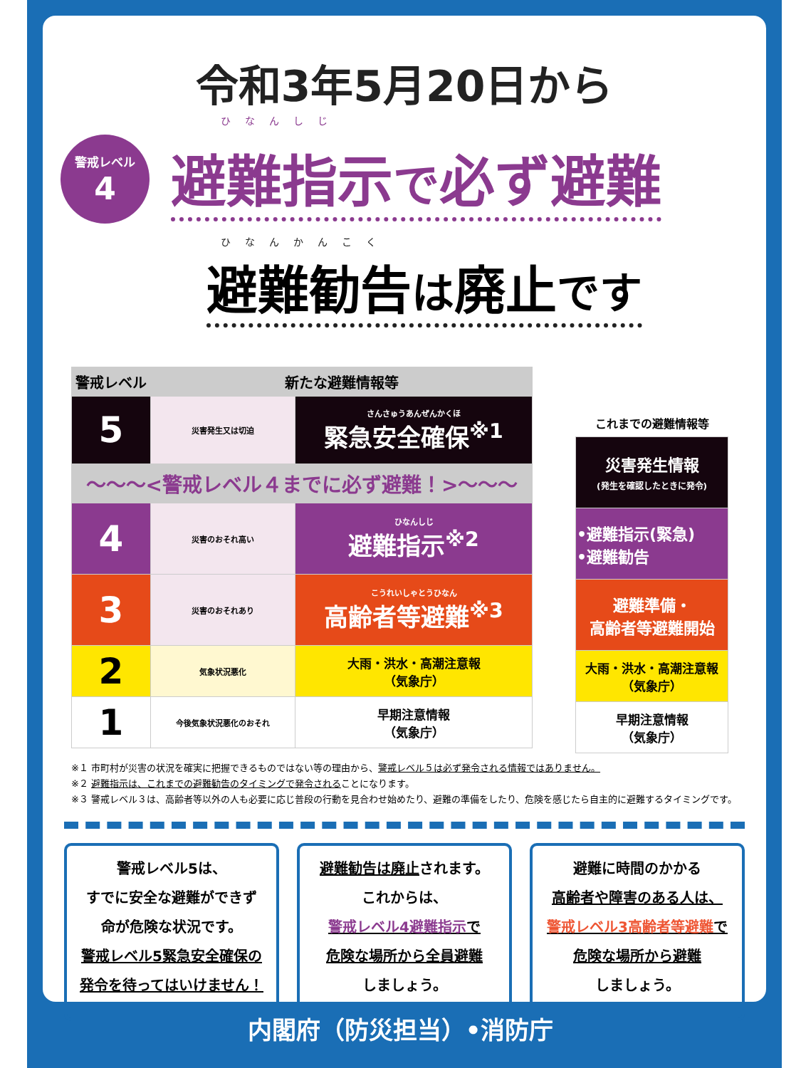令和3年5月20日から
ひなんしじ
警戒レベル
4
避難指示で必ず避難
ひなんかんこく
避難勧告は廃止です
| 警戒レベル | 新たな避難情報等 | |
| --- | --- | --- |
| 5 | 災害発生又は切迫 | さんさゅうあんぜんかくほ 緊急安全確保<sup>※1</sup> |
| 〜〜〜<警戒レベル４までに必ず避難！>〜〜〜 | | |
| 4 | 災害のおそれ高い | ひなんしじ 避難指示<sup>※2</sup> |
| 3 | 災害のおそれあり | こうれいしゃとうひなん 高齢者等避難<sup>※3</sup> |
| 2 | 気象状況悪化 | 大雨・洪水・高潮注意報 （気象庁） |
| 1 | 今後気象状況悪化のおそれ | 早期注意情報 （気象庁） |
| これまでの避難情報等 |
| 災害発生情報 (発生を確認したときに発令) |
| •避難指示(緊急) •避難勧告 |
| 避難準備・ 高齢者等避難開始 |
| 大雨・洪水・高潮注意報 （気象庁） |
| 早期注意情報 （気象庁） |
※１ 市町村が災害の状況を確実に把握できるものではない等の理由から、警戒レベル５は必ず発令される情報ではありません。
※２ 避難指示は、これまでの避難勧告のタイミングで発令されることになります。
※３ 警戒レベル３は、高齢者等以外の人も必要に応じ普段の行動を見合わせ始めたり、避難の準備をしたり、危険を感じたら自主的に避難するタイミングです。
警戒レベル5は、
すでに安全な避難ができず
命が危険な状況です。
警戒レベル5緊急安全確保の
発令を待ってはいけません！
避難勧告は廃止されます。
これからは、
警戒レベル4避難指示で
危険な場所から全員避難
しましょう。
避難に時間のかかる
高齢者や障害のある人は、
警戒レベル3高齢者等避難で
危険な場所から避難
しましょう。
内閣府（防災担当）•消防庁